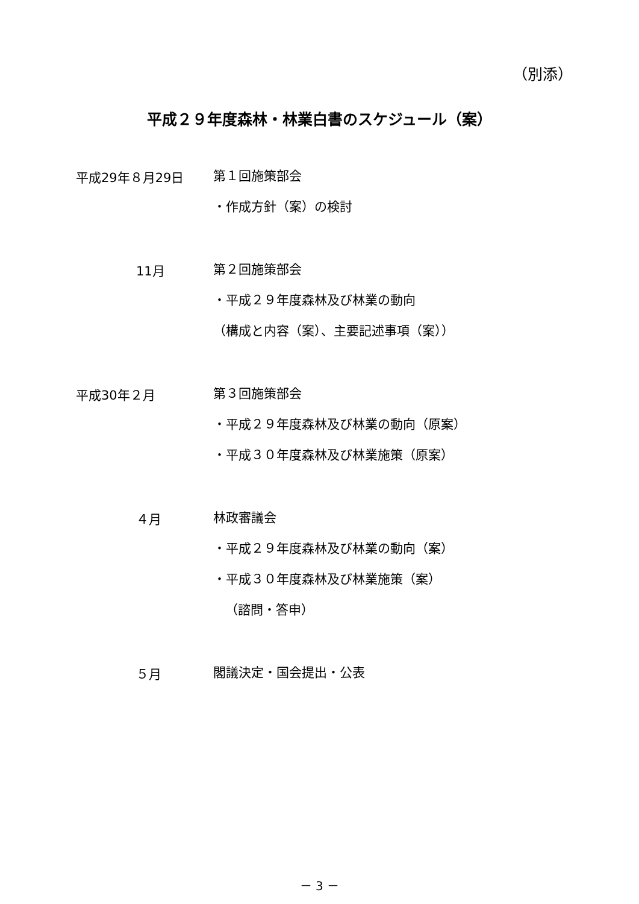（別添）
平成２９年度森林・林業白書のスケジュール（案）
平成29年８月29日
第１回施策部会
・作成方針（案）の検討
11月
第２回施策部会
・平成２９年度森林及び林業の動向
（構成と内容（案）、主要記述事項（案））
平成30年２月
第３回施策部会
・平成２９年度森林及び林業の動向（原案）
・平成３０年度森林及び林業施策（原案）
４月
林政審議会
・平成２９年度森林及び林業の動向（案）
・平成３０年度森林及び林業施策（案）
（諮問・答申）
５月
閣議決定・国会提出・公表
－ 3 －